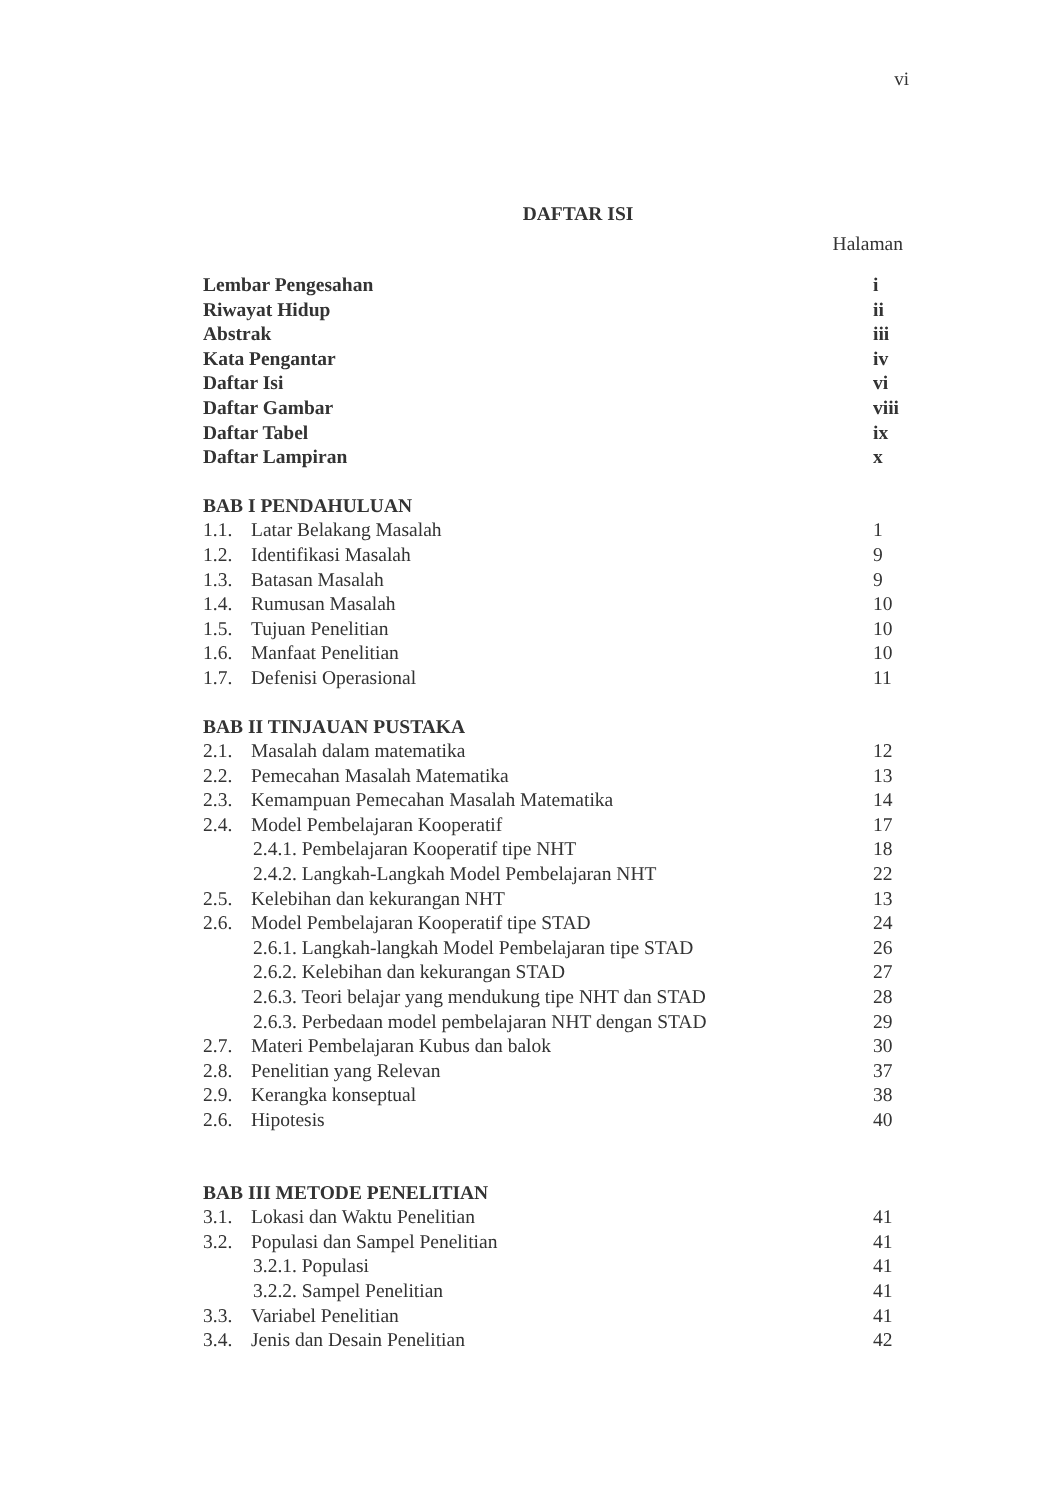vi
DAFTAR ISI
Halaman
Lembar Pengesahan i
Riwayat Hidup ii
Abstrak iii
Kata Pengantar iv
Daftar Isi vi
Daftar Gambar viii
Daftar Tabel ix
Daftar Lampiran x
BAB I PENDAHULUAN
1.1. Latar Belakang Masalah 1
1.2. Identifikasi Masalah 9
1.3. Batasan Masalah 9
1.4. Rumusan Masalah 10
1.5. Tujuan Penelitian 10
1.6. Manfaat Penelitian 10
1.7. Defenisi Operasional 11
BAB II TINJAUAN PUSTAKA
2.1. Masalah dalam matematika 12
2.2. Pemecahan Masalah Matematika 13
2.3. Kemampuan Pemecahan Masalah Matematika 14
2.4. Model Pembelajaran Kooperatif 17
2.4.1. Pembelajaran Kooperatif tipe NHT 18
2.4.2. Langkah-Langkah Model Pembelajaran NHT 22
2.5. Kelebihan dan kekurangan NHT 13
2.6. Model Pembelajaran Kooperatif tipe STAD 24
2.6.1. Langkah-langkah Model Pembelajaran tipe STAD 26
2.6.2. Kelebihan dan kekurangan STAD 27
2.6.3. Teori belajar yang mendukung tipe NHT dan STAD 28
2.6.3. Perbedaan model pembelajaran NHT dengan STAD 29
2.7. Materi Pembelajaran Kubus dan balok 30
2.8. Penelitian yang Relevan 37
2.9. Kerangka konseptual 38
2.6. Hipotesis 40
BAB III METODE PENELITIAN
3.1. Lokasi dan Waktu Penelitian 41
3.2. Populasi dan Sampel Penelitian 41
3.2.1. Populasi 41
3.2.2. Sampel Penelitian 41
3.3. Variabel Penelitian 41
3.4. Jenis dan Desain Penelitian 42